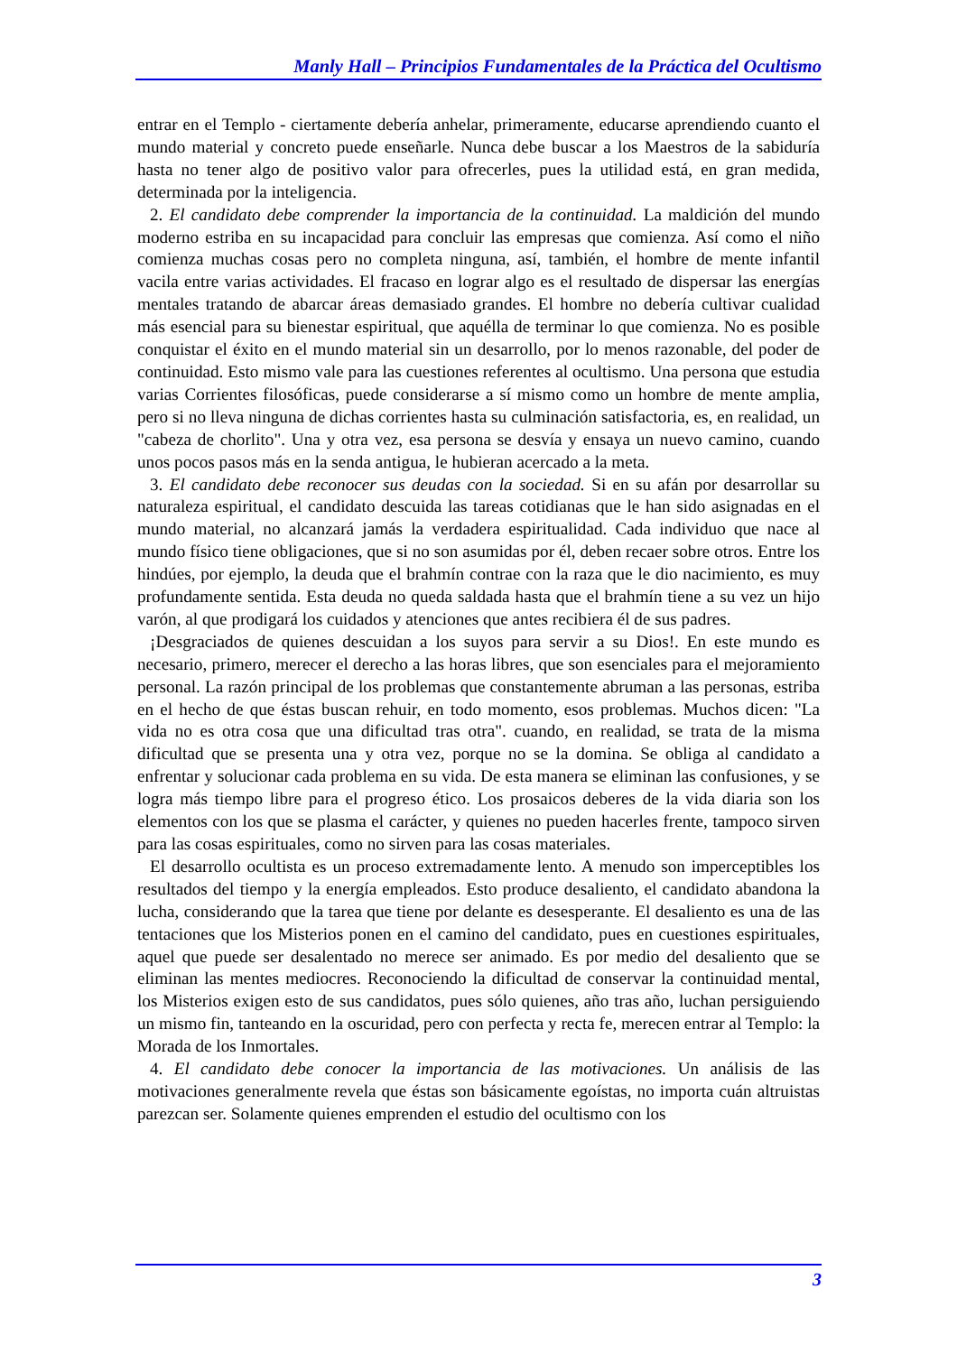Manly Hall – Principios Fundamentales de la Práctica del Ocultismo
entrar en el Templo - ciertamente debería anhelar, primeramente, educarse aprendiendo cuanto el mundo material y concreto puede enseñarle. Nunca debe buscar a los Maestros de la sabiduría hasta no tener algo de positivo valor para ofrecerles, pues la utilidad está, en gran medida, determinada por la inteligencia.
2. El candidato debe comprender la importancia de la continuidad. La maldición del mundo moderno estriba en su incapacidad para concluir las empresas que comienza. Así como el niño comienza muchas cosas pero no completa ninguna, así, también, el hombre de mente infantil vacila entre varias actividades. El fracaso en lograr algo es el resultado de dispersar las energías mentales tratando de abarcar áreas demasiado grandes. El hombre no debería cultivar cualidad más esencial para su bienestar espiritual, que aquélla de terminar lo que comienza. No es posible conquistar el éxito en el mundo material sin un desarrollo, por lo menos razonable, del poder de continuidad. Esto mismo vale para las cuestiones referentes al ocultismo. Una persona que estudia varias Corrientes filosóficas, puede considerarse a sí mismo como un hombre de mente amplia, pero si no lleva ninguna de dichas corrientes hasta su culminación satisfactoria, es, en realidad, un "cabeza de chorlito". Una y otra vez, esa persona se desvía y ensaya un nuevo camino, cuando unos pocos pasos más en la senda antigua, le hubieran acercado a la meta.
3. El candidato debe reconocer sus deudas con la sociedad. Si en su afán por desarrollar su naturaleza espiritual, el candidato descuida las tareas cotidianas que le han sido asignadas en el mundo material, no alcanzará jamás la verdadera espiritualidad. Cada individuo que nace al mundo físico tiene obligaciones, que si no son asumidas por él, deben recaer sobre otros. Entre los hindúes, por ejemplo, la deuda que el brahmín contrae con la raza que le dio nacimiento, es muy profundamente sentida. Esta deuda no queda saldada hasta que el brahmín tiene a su vez un hijo varón, al que prodigará los cuidados y atenciones que antes recibiera él de sus padres.
¡Desgraciados de quienes descuidan a los suyos para servir a su Dios!. En este mundo es necesario, primero, merecer el derecho a las horas libres, que son esenciales para el mejoramiento personal. La razón principal de los problemas que constantemente abruman a las personas, estriba en el hecho de que éstas buscan rehuir, en todo momento, esos problemas. Muchos dicen: "La vida no es otra cosa que una dificultad tras otra". cuando, en realidad, se trata de la misma dificultad que se presenta una y otra vez, porque no se la domina. Se obliga al candidato a enfrentar y solucionar cada problema en su vida. De esta manera se eliminan las confusiones, y se logra más tiempo libre para el progreso ético. Los prosaicos deberes de la vida diaria son los elementos con los que se plasma el carácter, y quienes no pueden hacerles frente, tampoco sirven para las cosas espirituales, como no sirven para las cosas materiales.
El desarrollo ocultista es un proceso extremadamente lento. A menudo son imperceptibles los resultados del tiempo y la energía empleados. Esto produce desaliento, el candidato abandona la lucha, considerando que la tarea que tiene por delante es desesperante. El desaliento es una de las tentaciones que los Misterios ponen en el camino del candidato, pues en cuestiones espirituales, aquel que puede ser desalentado no merece ser animado. Es por medio del desaliento que se eliminan las mentes mediocres. Reconociendo la dificultad de conservar la continuidad mental, los Misterios exigen esto de sus candidatos, pues sólo quienes, año tras año, luchan persiguiendo un mismo fin, tanteando en la oscuridad, pero con perfecta y recta fe, merecen entrar al Templo: la Morada de los Inmortales.
4. El candidato debe conocer la importancia de las motivaciones. Un análisis de las motivaciones generalmente revela que éstas son básicamente egoístas, no importa cuán altruistas parezcan ser. Solamente quienes emprenden el estudio del ocultismo con los
3